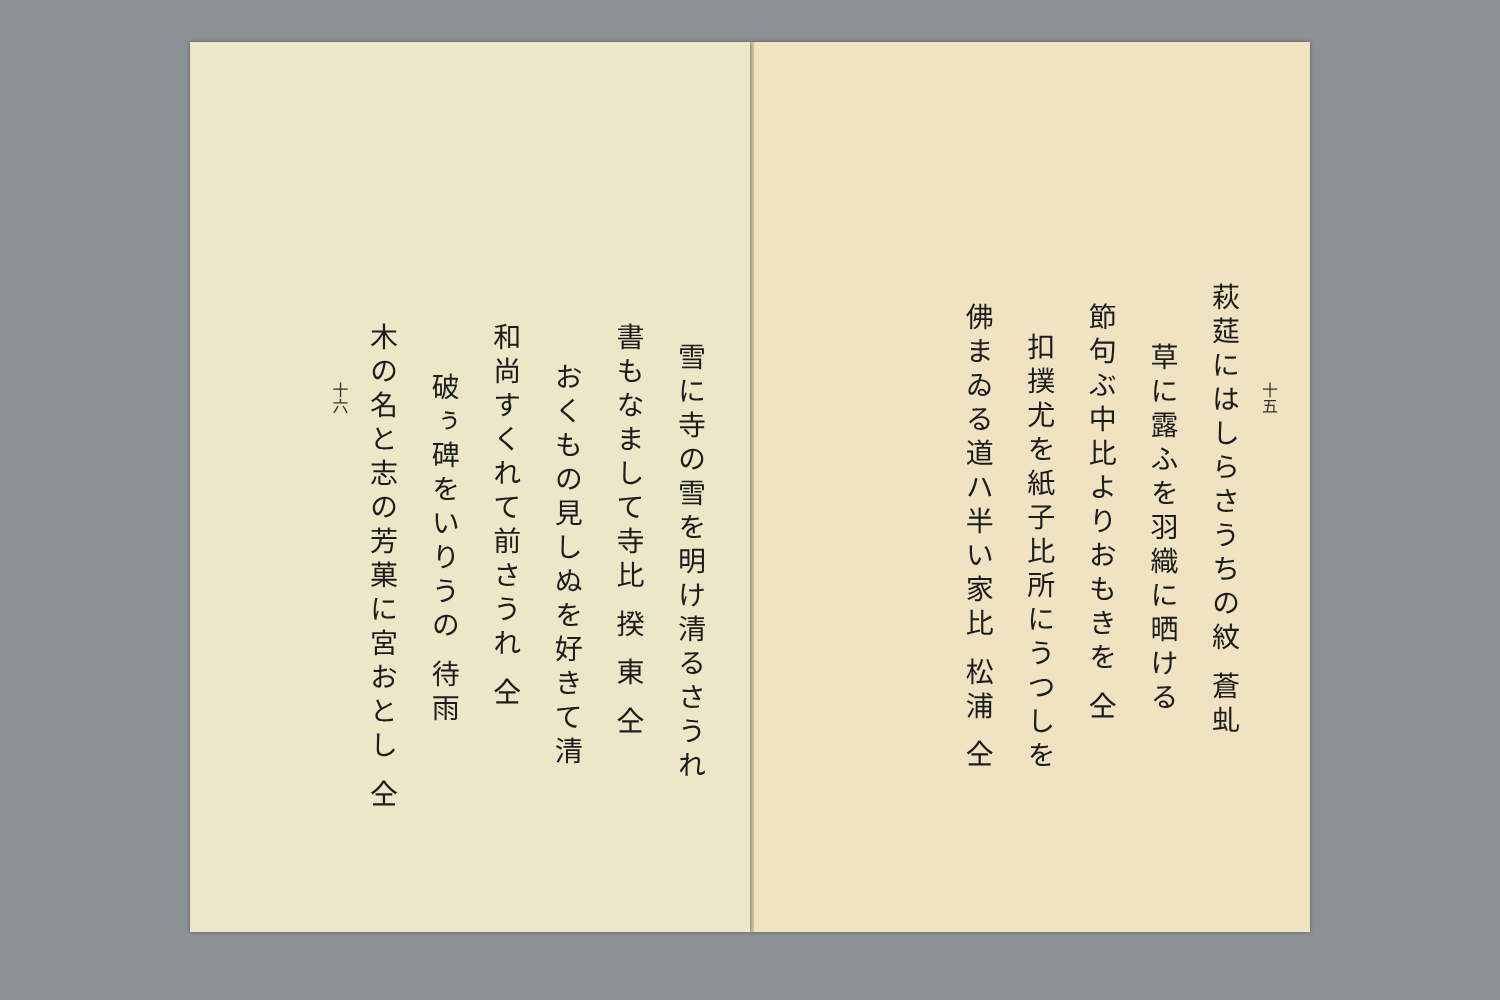十五
萩莚にはしらさうちの紋 蒼虬
草に露ふを羽織に晒ける
節句ぶ中比よりおもきを 仝
扣撲尤を紙子比所にうつしを
佛まゐる道ハ半い家比 松浦 仝
雪に寺の雪を明け清るさうれ
書もなまして寺比 揆 東 仝
おくもの見しぬを好きて清
和尚すくれて前さうれ 仝
破ぅ碑をいりうの 待雨
木の名と志の芳菓に宮おとし 仝
十六